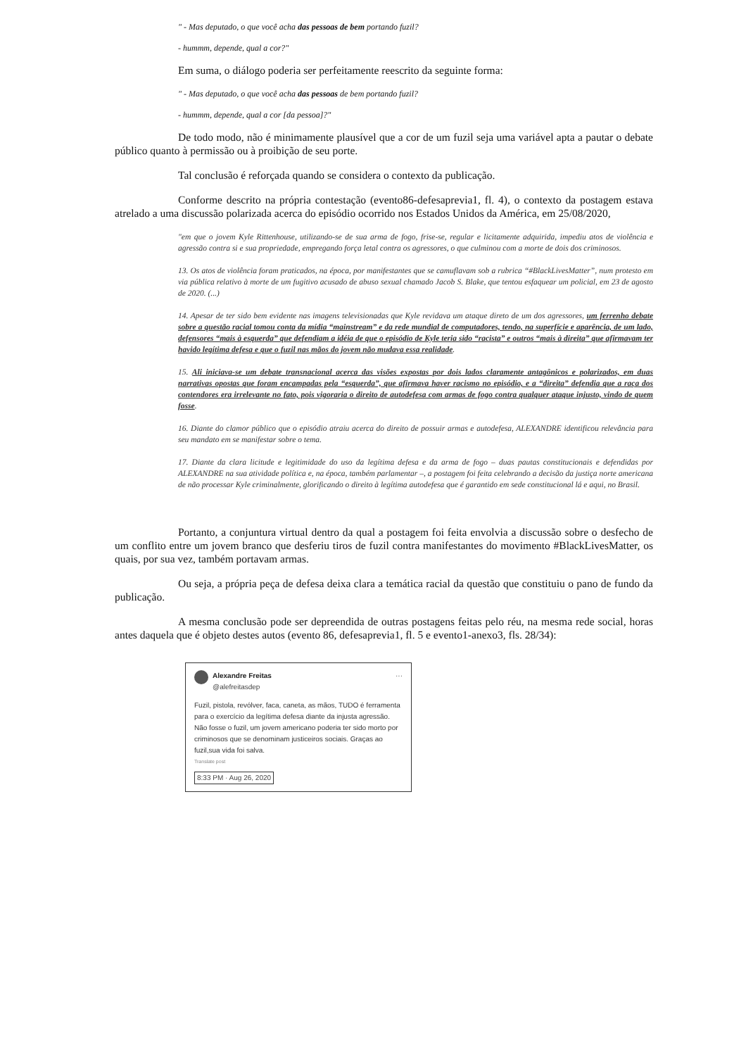" - Mas deputado, o que você acha das pessoas de bem portando fuzil?
- hummm, depende, qual a cor?"
Em suma, o diálogo poderia ser perfeitamente reescrito da seguinte forma:
" - Mas deputado, o que você acha das pessoas de bem portando fuzil?
- hummm, depende, qual a cor [da pessoa]?"
De todo modo, não é minimamente plausível que a cor de um fuzil seja uma variável apta a pautar o debate público quanto à permissão ou à proibição de seu porte.
Tal conclusão é reforçada quando se considera o contexto da publicação.
Conforme descrito na própria contestação (evento86-defesaprevia1, fl. 4), o contexto da postagem estava atrelado a uma discussão polarizada acerca do episódio ocorrido nos Estados Unidos da América, em 25/08/2020,
"em que o jovem Kyle Rittenhouse, utilizando-se de sua arma de fogo, frise-se, regular e licitamente adquirida, impediu atos de violência e agressão contra si e sua propriedade, empregando força letal contra os agressores, o que culminou com a morte de dois dos criminosos.
13. Os atos de violência foram praticados, na época, por manifestantes que se camuflavam sob a rubrica “#BlackLivesMatter”, num protesto em via pública relativo à morte de um fugitivo acusado de abuso sexual chamado Jacob S. Blake, que tentou esfaquear um policial, em 23 de agosto de 2020. (...)
14. Apesar de ter sido bem evidente nas imagens televisionadas que Kyle revidava um ataque direto de um dos agressores, um ferrenho debate sobre a questão racial tomou conta da mídia “mainstream” e da rede mundial de computadores, tendo, na superfície e aparência, de um lado, defensores “mais à esquerda” que defendiam a idéia de que o episódio de Kyle teria sido “racista” e outros “mais à direita” que afirmavam ter havido legítima defesa e que o fuzil nas mãos do jovem não mudava essa realidade.
15. Ali iniciava-se um debate transnacional acerca das visões expostas por dois lados claramente antagônicos e polarizados, em duas narrativas opostas que foram encampadas pela “esquerda”, que afirmava haver racismo no episódio, e a “direita” defendia que a raça dos contendores era irrelevante no fato, pois vigoraria o direito de autodefesa com armas de fogo contra qualquer ataque injusto, vindo de quem fosse.
16. Diante do clamor público que o episódio atraiu acerca do direito de possuir armas e autodefesa, ALEXANDRE identificou relevância para seu mandato em se manifestar sobre o tema.
17. Diante da clara licitude e legitimidade do uso da legítima defesa e da arma de fogo – duas pautas constitucionais e defendidas por ALEXANDRE na sua atividade política e, na época, também parlamentar –, a postagem foi feita celebrando a decisão da justiça norte americana de não processar Kyle criminalmente, glorificando o direito à legítima autodefesa que é garantido em sede constitucional lá e aqui, no Brasil.
Portanto, a conjuntura virtual dentro da qual a postagem foi feita envolvia a discussão sobre o desfecho de um conflito entre um jovem branco que desferiu tiros de fuzil contra manifestantes do movimento #BlackLivesMatter, os quais, por sua vez, também portavam armas.
Ou seja, a própria peça de defesa deixa clara a temática racial da questão que constituiu o pano de fundo da publicação.
A mesma conclusão pode ser depreendida de outras postagens feitas pelo réu, na mesma rede social, horas antes daquela que é objeto destes autos (evento 86, defesaprevia1, fl. 5 e evento1-anexo3, fls. 28/34):
Alexandre Freitas
@alefreitasdep ···
Fuzil, pistola, revólver, faca, caneta, as mãos, TUDO é ferramenta para o exercício da legítima defesa diante da injusta agressão. Não fosse o fuzil, um jovem americano poderia ter sido morto por criminosos que se denominam justiceiros sociais. Graças ao fuzil,sua vida foi salva.
Translate post
8:33 PM · Aug 26, 2020